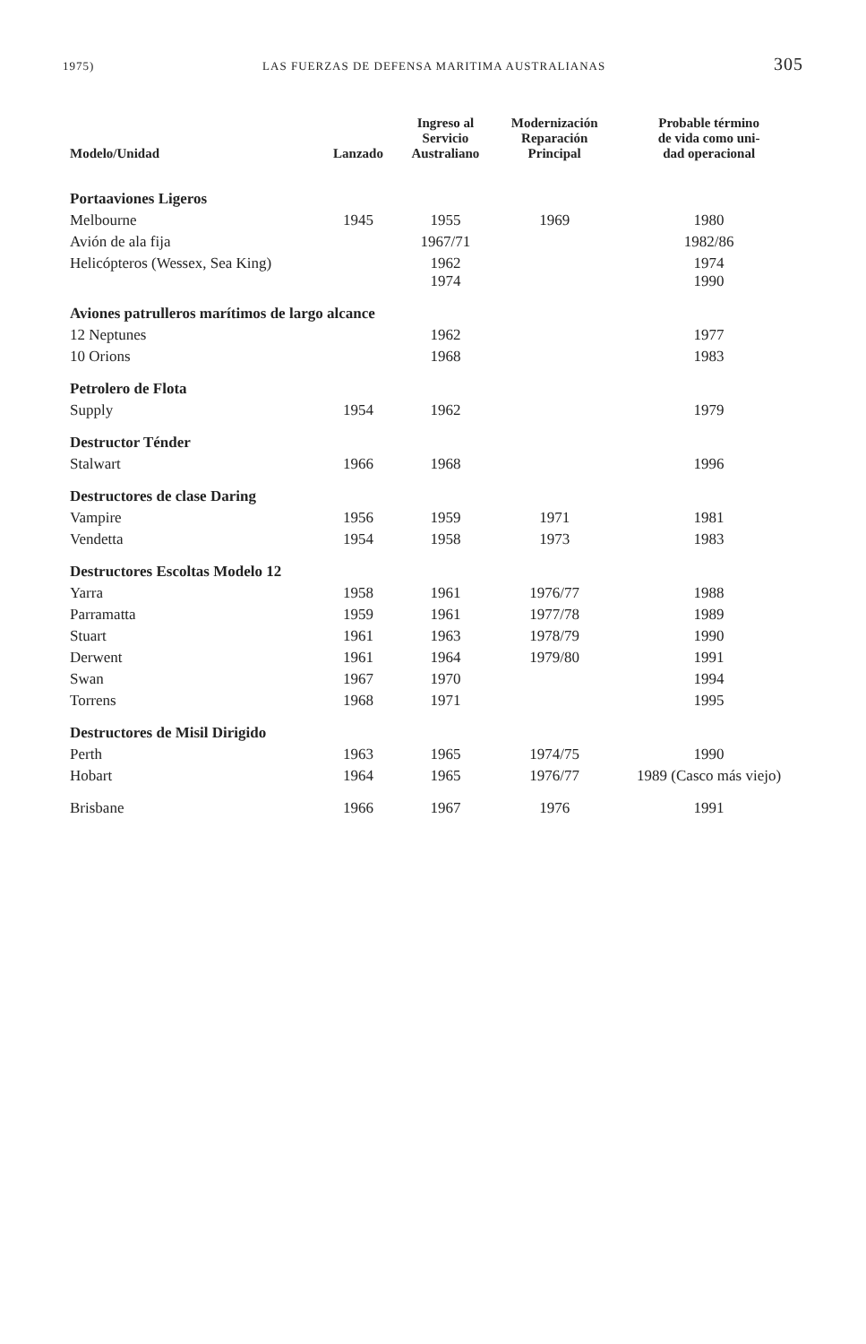1975) LAS FUERZAS DE DEFENSA MARITIMA AUSTRALIANAS 305
| Modelo/Unidad | Lanzado | Ingreso al Servicio Australiano | Modernización Reparación Principal | Probable término de vida como uni- dad operacional |
| --- | --- | --- | --- | --- |
| Portaaviones Ligeros | | | | |
| Melbourne | 1945 | 1955 | 1969 | 1980 |
| Avión de ala fija | | 1967/71 | | 1982/86 |
| Helicópteros (Wessex, Sea King) | | 1962 1974 | | 1974 1990 |
| Aviones patrulleros marítimos de largo alcance | | | | |
| 12 Neptunes | | 1962 | | 1977 |
| 10 Orions | | 1968 | | 1983 |
| Petrolero de Flota | | | | |
| Supply | 1954 | 1962 | | 1979 |
| Destructor Ténder | | | | |
| Stalwart | 1966 | 1968 | | 1996 |
| Destructores de clase Daring | | | | |
| Vampire | 1956 | 1959 | 1971 | 1981 |
| Vendetta | 1954 | 1958 | 1973 | 1983 |
| Destructores Escoltas Modelo 12 | | | | |
| Yarra | 1958 | 1961 | 1976/77 | 1988 |
| Parramatta | 1959 | 1961 | 1977/78 | 1989 |
| Stuart | 1961 | 1963 | 1978/79 | 1990 |
| Derwent | 1961 | 1964 | 1979/80 | 1991 |
| Swan | 1967 | 1970 | | 1994 |
| Torrens | 1968 | 1971 | | 1995 |
| Destructores de Misil Dirigido | | | | |
| Perth | 1963 | 1965 | 1974/75 | 1990 |
| Hobart | 1964 | 1965 | 1976/77 | 1989 (Casco más viejo) |
| Brisbane | 1966 | 1967 | 1976 | 1991 |